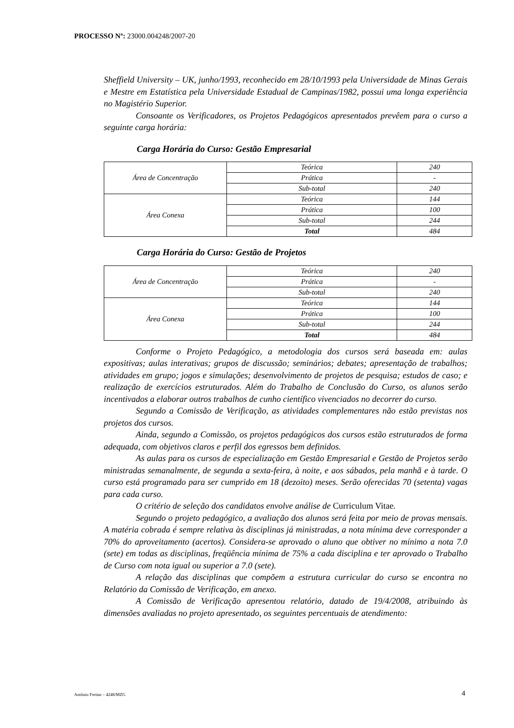PROCESSO Nº: 23000.004248/2007-20
Sheffield University – UK, junho/1993, reconhecido em 28/10/1993 pela Universidade de Minas Gerais e Mestre em Estatística pela Universidade Estadual de Campinas/1982, possui uma longa experiência no Magistério Superior.
Consoante os Verificadores, os Projetos Pedagógicos apresentados prevêem para o curso a seguinte carga horária:
Carga Horária do Curso: Gestão Empresarial
| Área de Concentração | Teórica | 240 |
| | Prática | - |
| | Sub-total | 240 |
| Área Conexa | Teórica | 144 |
| | Prática | 100 |
| | Sub-total | 244 |
| | Total | 484 |
Carga Horária do Curso: Gestão de Projetos
| Área de Concentração | Teórica | 240 |
| | Prática | - |
| | Sub-total | 240 |
| Área Conexa | Teórica | 144 |
| | Prática | 100 |
| | Sub-total | 244 |
| | Total | 484 |
Conforme o Projeto Pedagógico, a metodologia dos cursos será baseada em: aulas expositivas; aulas interativas; grupos de discussão; seminários; debates; apresentação de trabalhos; atividades em grupo; jogos e simulações; desenvolvimento de projetos de pesquisa; estudos de caso; e realização de exercícios estruturados. Além do Trabalho de Conclusão do Curso, os alunos serão incentivados a elaborar outros trabalhos de cunho científico vivenciados no decorrer do curso.
Segundo a Comissão de Verificação, as atividades complementares não estão previstas nos projetos dos cursos.
Ainda, segundo a Comissão, os projetos pedagógicos dos cursos estão estruturados de forma adequada, com objetivos claros e perfil dos egressos bem definidos.
As aulas para os cursos de especialização em Gestão Empresarial e Gestão de Projetos serão ministradas semanalmente, de segunda a sexta-feira, à noite, e aos sábados, pela manhã e à tarde. O curso está programado para ser cumprido em 18 (dezoito) meses. Serão oferecidas 70 (setenta) vagas para cada curso.
O critério de seleção dos candidatos envolve análise de Curriculum Vitae.
Segundo o projeto pedagógico, a avaliação dos alunos será feita por meio de provas mensais. A matéria cobrada é sempre relativa às disciplinas já ministradas, a nota mínima deve corresponder a 70% do aproveitamento (acertos). Considera-se aprovado o aluno que obtiver no mínimo a nota 7.0 (sete) em todas as disciplinas, freqüência mínima de 75% a cada disciplina e ter aprovado o Trabalho de Curso com nota igual ou superior a 7.0 (sete).
A relação das disciplinas que compõem a estrutura curricular do curso se encontra no Relatório da Comissão de Verificação, em anexo.
A Comissão de Verificação apresentou relatório, datado de 19/4/2008, atribuindo às dimensões avaliadas no projeto apresentado, os seguintes percentuais de atendimento:
Antônio Freitas – 4248/MZG 4